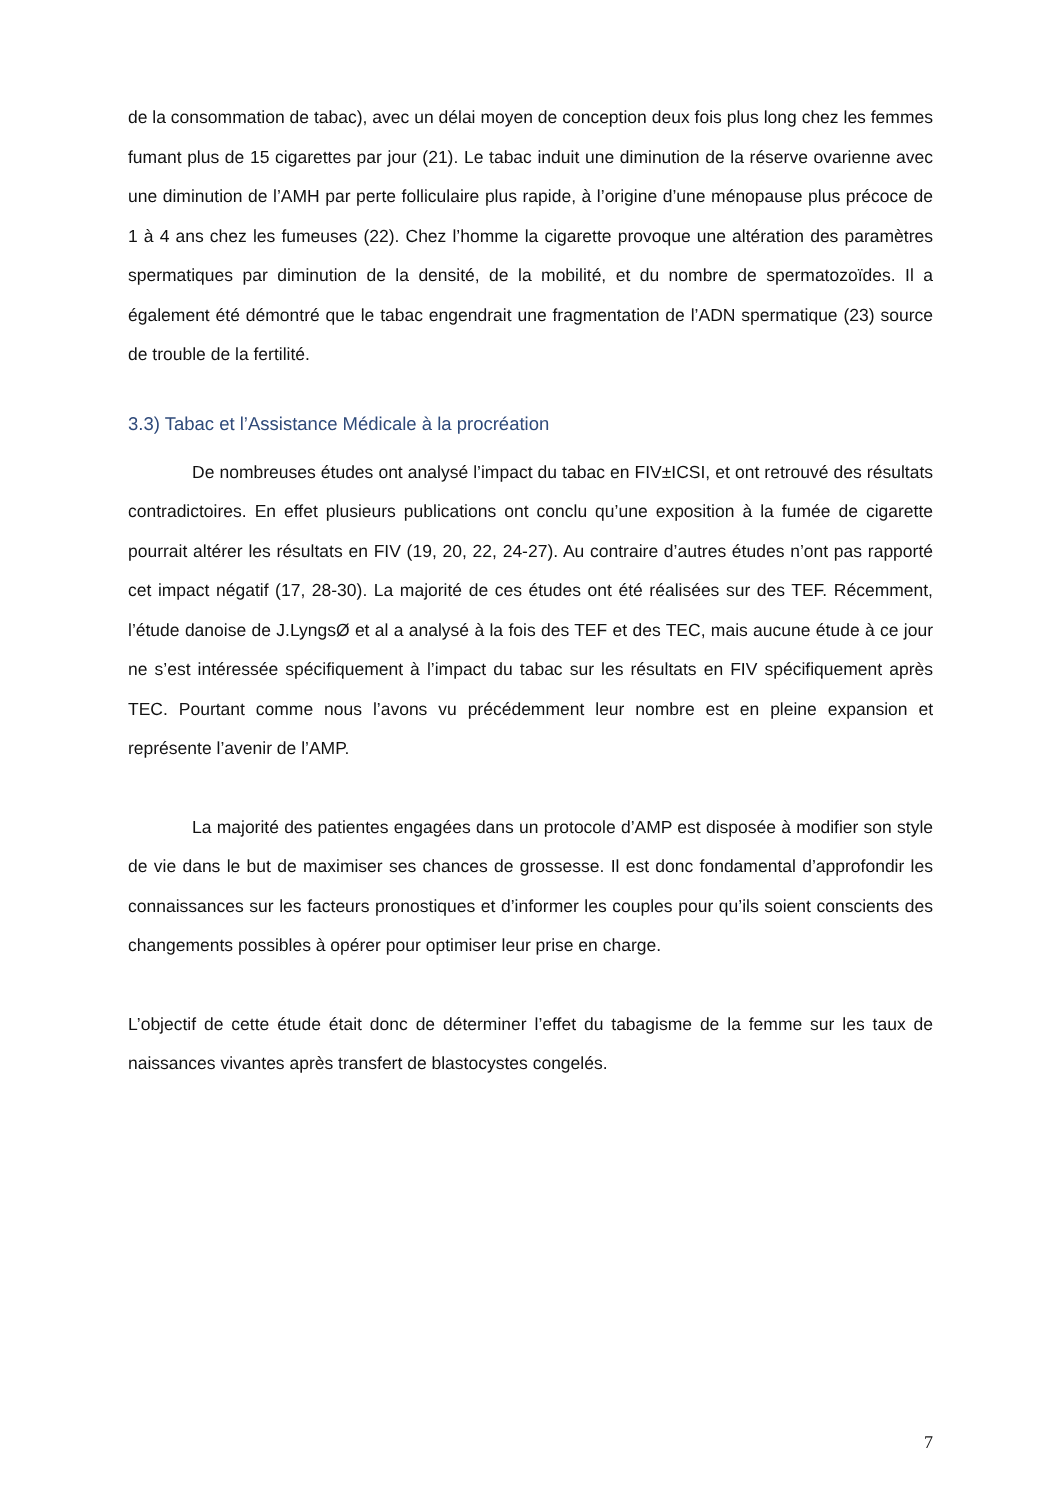de la consommation de tabac), avec un délai moyen de conception deux fois plus long chez les femmes fumant plus de 15 cigarettes par jour (21). Le tabac induit une diminution de la réserve ovarienne avec une diminution de l’AMH par perte folliculaire plus rapide, à l’origine d’une ménopause plus précoce de 1 à 4 ans chez les fumeuses (22). Chez l’homme la cigarette provoque une altération des paramètres spermatiques par diminution de la densité, de la mobilité, et du nombre de spermatozoïdes. Il a également été démontré que le tabac engendrait une fragmentation de l’ADN spermatique (23) source de trouble de la fertilité.
3.3) Tabac et l’Assistance Médicale à la procréation
De nombreuses études ont analysé l’impact du tabac en FIV±ICSI, et ont retrouvé des résultats contradictoires. En effet plusieurs publications ont conclu qu’une exposition à la fumée de cigarette pourrait altérer les résultats en FIV (19, 20, 22, 24-27). Au contraire d’autres études n’ont pas rapporté cet impact négatif (17, 28-30). La majorité de ces études ont été réalisées sur des TEF. Récemment, l’étude danoise de J.LyngsØ et al a analysé à la fois des TEF et des TEC, mais aucune étude à ce jour ne s’est intéressée spécifiquement à l’impact du tabac sur les résultats en FIV spécifiquement après TEC. Pourtant comme nous l’avons vu précédemment leur nombre est en pleine expansion et représente l’avenir de l’AMP.
La majorité des patientes engagées dans un protocole d’AMP est disposée à modifier son style de vie dans le but de maximiser ses chances de grossesse. Il est donc fondamental d’approfondir les connaissances sur les facteurs pronostiques et d’informer les couples pour qu’ils soient conscients des changements possibles à opérer pour optimiser leur prise en charge.
L’objectif de cette étude était donc de déterminer l’effet du tabagisme de la femme sur les taux de naissances vivantes après transfert de blastocystes congelés.
7